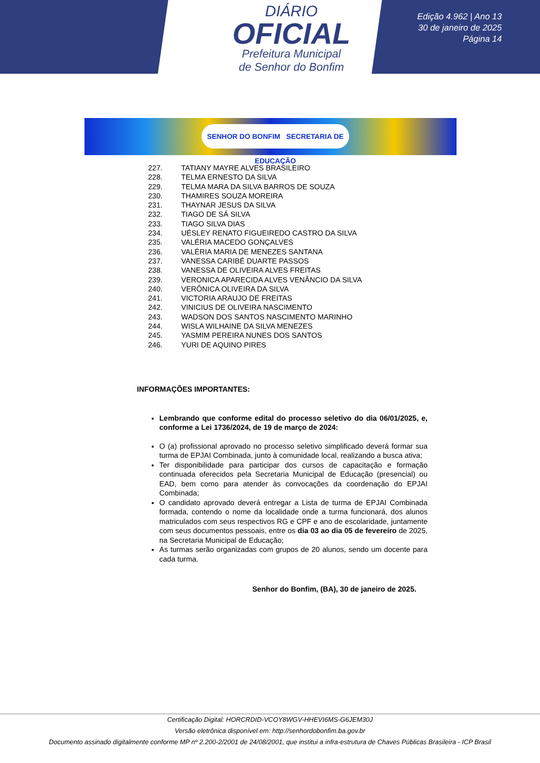DIÁRIO
OFICIAL
Prefeitura Municipal
de Senhor do Bonfim
Edição 4.962 | Ano 13
30 de janeiro de 2025
Página 14
SENHOR DO BONFIM SECRETARIA DE EDUCAÇÃO
227. TATIANY MAYRE ALVES BRASILEIRO
228. TELMA ERNESTO DA SILVA
229. TELMA MARA DA SILVA BARROS DE SOUZA
230. THAMIRES SOUZA MOREIRA
231. THAYNAR JESUS DA SILVA
232. TIAGO DE SÁ SILVA
233. TIAGO SILVA DIAS
234. UÉSLEY RENATO FIGUEIREDO CASTRO DA SILVA
235. VALÉRIA MACEDO GONÇALVES
236. VALÉRIA MARIA DE MENEZES SANTANA
237. VANESSA CARIBÉ DUARTE PASSOS
238. VANESSA DE OLIVEIRA ALVES FREITAS
239. VERONICA APARECIDA ALVES VENÂNCIO DA SILVA
240. VERÔNICA OLIVEIRA DA SILVA
241. VICTORIA ARAUJO DE FREITAS
242. VINICIUS DE OLIVEIRA NASCIMENTO
243. WADSON DOS SANTOS NASCIMENTO MARINHO
244. WISLA WILHAINE DA SILVA MENEZES
245. YASMIM PEREIRA NUNES DOS SANTOS
246. YURI DE AQUINO PIRES
INFORMAÇÕES IMPORTANTES:
Lembrando que conforme edital do processo seletivo do dia 06/01/2025, e, conforme a Lei 1736/2024, de 19 de março de 2024:
O (a) profissional aprovado no processo seletivo simplificado deverá formar sua turma de EPJAI Combinada, junto à comunidade local, realizando a busca ativa;
Ter disponibilidade para participar dos cursos de capacitação e formação continuada oferecidos pela Secretaria Municipal de Educação (presencial) ou EAD, bem como para atender às convocações da coordenação do EPJAI Combinada;
O candidato aprovado deverá entregar a Lista de turma de EPJAI Combinada formada, contendo o nome da localidade onde a turma funcionará, dos alunos matriculados com seus respectivos RG e CPF e ano de escolaridade, juntamente com seus documentos pessoais, entre os dia 03 ao dia 05 de fevereiro de 2025, na Secretaria Municipal de Educação;
As turmas serão organizadas com grupos de 20 alunos, sendo um docente para cada turma.
Senhor do Bonfim, (BA), 30 de janeiro de 2025.
Certificação Digital: HORCRDID-VCOY8WGV-HHEVI6MS-G6JEM30J
Versão eletrônica disponível em: http://senhordobonfim.ba.gov.br
Documento assinado digitalmente conforme MP nº 2.200-2/2001 de 24/08/2001, que institui a infra-estrutura de Chaves Públicas Brasileira - ICP Brasil